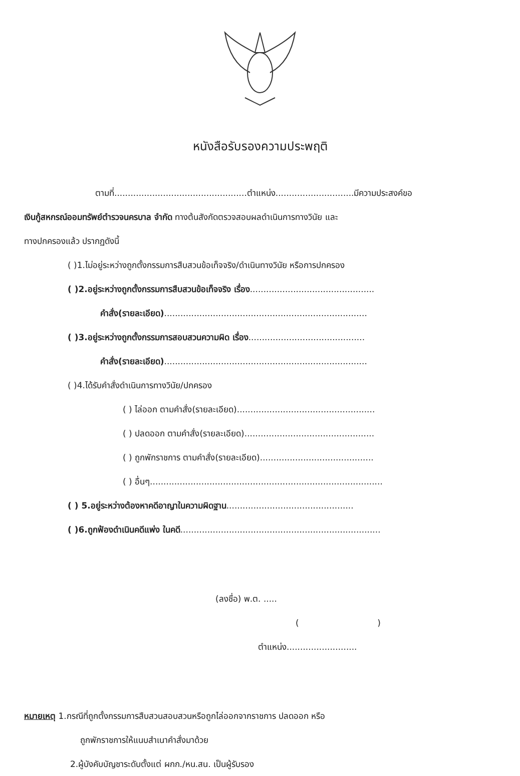หนังสือรับรองความประพฤติ
ตามที่.................................................ตำแหน่ง.............................มีความประสงค์ขอ
เงินกู้สหกรณ์ออมทรัพย์ตำรวจนครบาล จำกัด ทางต้นสังกัดตรวจสอบผลดำเนินการทางวินัย และ
ทางปกครองแล้ว ปรากฏดังนี้
( )1.ไม่อยู่ระหว่างถูกตั้งกรรมการสืบสวนข้อเท็จจริง/ดำเนินทางวินัย หรือการปกครอง
( )2.อยู่ระหว่างถูกตั้งกรรมการสืบสวนข้อเท็จจริง เรื่อง..............................................
คำสั่ง(รายละเอียด)...........................................................................
( )3.อยู่ระหว่างถูกตั้งกรรมการสอบสวนความผิด เรื่อง...........................................
คำสั่ง(รายละเอียด)...........................................................................
( )4.ได้รับคำสั่งดำเนินการทางวินัย/ปกครอง
( ) ไล่ออก ตามคำสั่ง(รายละเอียด)...................................................
( ) ปลดออก ตามคำสั่ง(รายละเอียด)................................................
( ) ถูกพักราชการ ตามคำสั่ง(รายละเอียด)..........................................
( ) อื่นๆ......................................................................................
( ) 5.อยู่ระหว่างต้องหาคดีอาญาในความผิดฐาน...............................................
( )6.ถูกฟ้องดำเนินคดีแพ่ง ในคดี..........................................................................
(ลงชื่อ) พ.ต. .....
( )
ตำแหน่ง..........................
หมายเหตุ 1.กรณีที่ถูกตั้งกรรมการสืบสวนสอบสวนหรือถูกไล่ออกจากราชการ ปลดออก หรือ
ถูกพักราชการให้แนบสำเนาคำสั่งมาด้วย
2.ผู้บังคับบัญชาระดับตั้งแต่ ผกก./หน.สน. เป็นผู้รับรอง